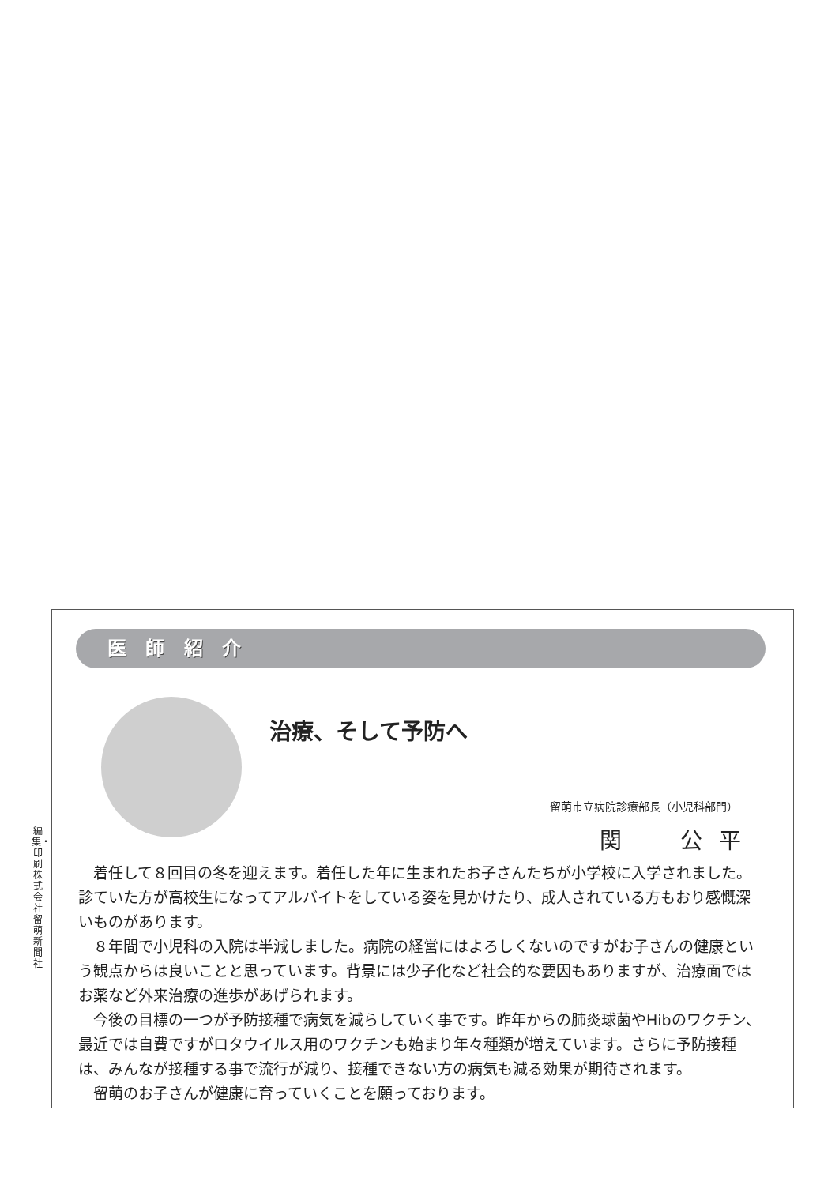編集・印刷 株式会社 留萌新聞社
医 師 紹 介
治療、そして予防へ
留萌市立病院診療部長（小児科部門）
関　　公 平
着任して８回目の冬を迎えます。着任した年に生まれたお子さんたちが小学校に入学されました。診ていた方が高校生になってアルバイトをしている姿を見かけたり、成人されている方もおり感慨深いものがあります。
８年間で小児科の入院は半減しました。病院の経営にはよろしくないのですがお子さんの健康という観点からは良いことと思っています。背景には少子化など社会的な要因もありますが、治療面ではお薬など外来治療の進歩があげられます。
今後の目標の一つが予防接種で病気を減らしていく事です。昨年からの肺炎球菌やHibのワクチン、最近では自費ですがロタウイルス用のワクチンも始まり年々種類が増えています。さらに予防接種は、みんなが接種する事で流行が減り、接種できない方の病気も減る効果が期待されます。
留萌のお子さんが健康に育っていくことを願っております。